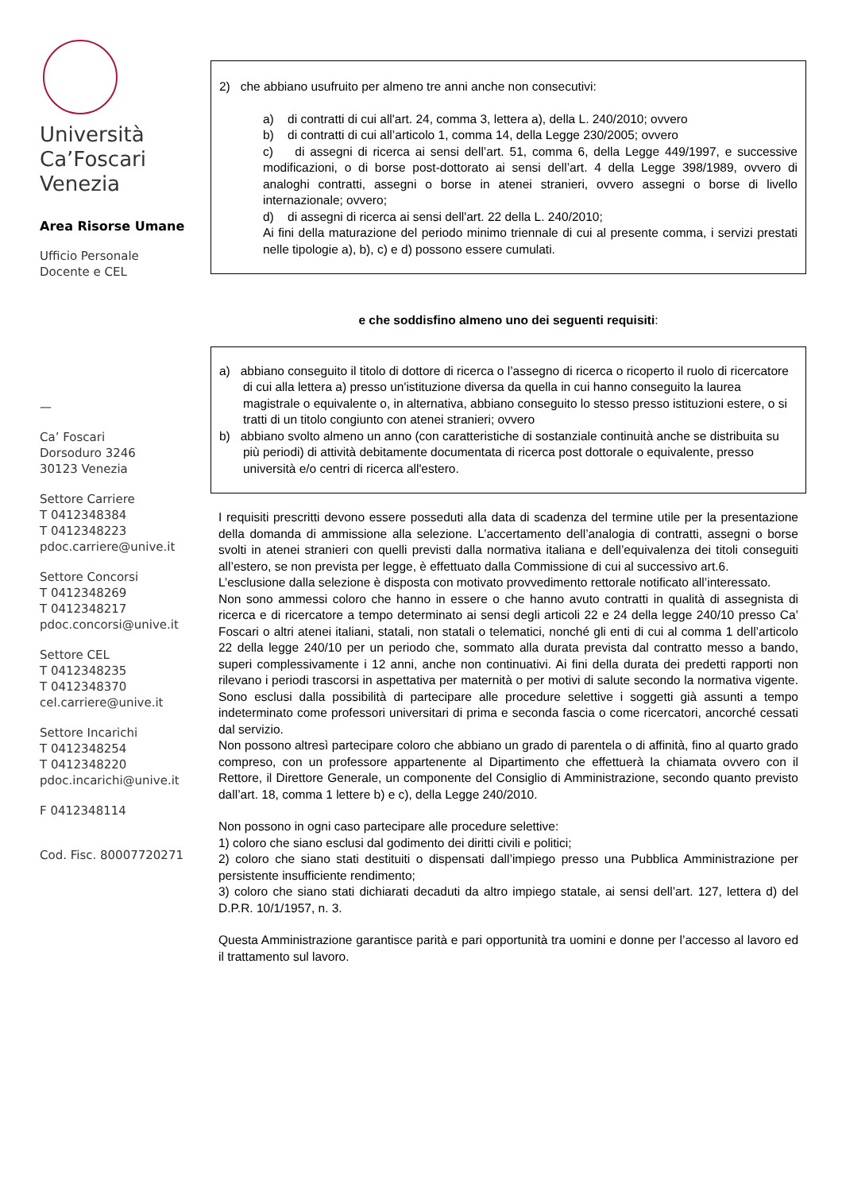Università
Ca’Foscari
Venezia
Area Risorse Umane
Ufficio Personale
Docente e CEL
—
Ca’ Foscari
Dorsoduro 3246
30123 Venezia
Settore Carriere
T 0412348384
T 0412348223
pdoc.carriere@unive.it
Settore Concorsi
T 0412348269
T 0412348217
pdoc.concorsi@unive.it
Settore CEL
T 0412348235
T 0412348370
cel.carriere@unive.it
Settore Incarichi
T 0412348254
T 0412348220
pdoc.incarichi@unive.it
F 0412348114
Cod. Fisc. 80007720271
2) che abbiano usufruito per almeno tre anni anche non consecutivi:
a) di contratti di cui all'art. 24, comma 3, lettera a), della L. 240/2010; ovvero
b) di contratti di cui all’articolo 1, comma 14, della Legge 230/2005; ovvero
c) di assegni di ricerca ai sensi dell’art. 51, comma 6, della Legge 449/1997, e successive modificazioni, o di borse post-dottorato ai sensi dell’art. 4 della Legge 398/1989, ovvero di analoghi contratti, assegni o borse in atenei stranieri, ovvero assegni o borse di livello internazionale; ovvero;
d) di assegni di ricerca ai sensi dell'art. 22 della L. 240/2010;
Ai fini della maturazione del periodo minimo triennale di cui al presente comma, i servizi prestati nelle tipologie a), b), c) e d) possono essere cumulati.
e che soddisfino almeno uno dei seguenti requisiti:
a) abbiano conseguito il titolo di dottore di ricerca o l’assegno di ricerca o ricoperto il ruolo di ricercatore di cui alla lettera a) presso un'istituzione diversa da quella in cui hanno conseguito la laurea magistrale o equivalente o, in alternativa, abbiano conseguito lo stesso presso istituzioni estere, o si tratti di un titolo congiunto con atenei stranieri; ovvero
b) abbiano svolto almeno un anno (con caratteristiche di sostanziale continuità anche se distribuita su più periodi) di attività debitamente documentata di ricerca post dottorale o equivalente, presso università e/o centri di ricerca all'estero.
I requisiti prescritti devono essere posseduti alla data di scadenza del termine utile per la presentazione della domanda di ammissione alla selezione. L’accertamento dell’analogia di contratti, assegni o borse svolti in atenei stranieri con quelli previsti dalla normativa italiana e dell’equivalenza dei titoli conseguiti all’estero, se non prevista per legge, è effettuato dalla Commissione di cui al successivo art.6.
L’esclusione dalla selezione è disposta con motivato provvedimento rettorale notificato all’interessato.
Non sono ammessi coloro che hanno in essere o che hanno avuto contratti in qualità di assegnista di ricerca e di ricercatore a tempo determinato ai sensi degli articoli 22 e 24 della legge 240/10 presso Ca’ Foscari o altri atenei italiani, statali, non statali o telematici, nonché gli enti di cui al comma 1 dell’articolo 22 della legge 240/10 per un periodo che, sommato alla durata prevista dal contratto messo a bando, superi complessivamente i 12 anni, anche non continuativi. Ai fini della durata dei predetti rapporti non rilevano i periodi trascorsi in aspettativa per maternità o per motivi di salute secondo la normativa vigente. Sono esclusi dalla possibilità di partecipare alle procedure selettive i soggetti già assunti a tempo indeterminato come professori universitari di prima e seconda fascia o come ricercatori, ancorché cessati dal servizio.
Non possono altresì partecipare coloro che abbiano un grado di parentela o di affinità, fino al quarto grado compreso, con un professore appartenente al Dipartimento che effettuerà la chiamata ovvero con il Rettore, il Direttore Generale, un componente del Consiglio di Amministrazione, secondo quanto previsto dall’art. 18, comma 1 lettere b) e c), della Legge 240/2010.
Non possono in ogni caso partecipare alle procedure selettive:
1) coloro che siano esclusi dal godimento dei diritti civili e politici;
2) coloro che siano stati destituiti o dispensati dall’impiego presso una Pubblica Amministrazione per persistente insufficiente rendimento;
3) coloro che siano stati dichiarati decaduti da altro impiego statale, ai sensi dell’art. 127, lettera d) del D.P.R. 10/1/1957, n. 3.
Questa Amministrazione garantisce parità e pari opportunità tra uomini e donne per l’accesso al lavoro ed il trattamento sul lavoro.